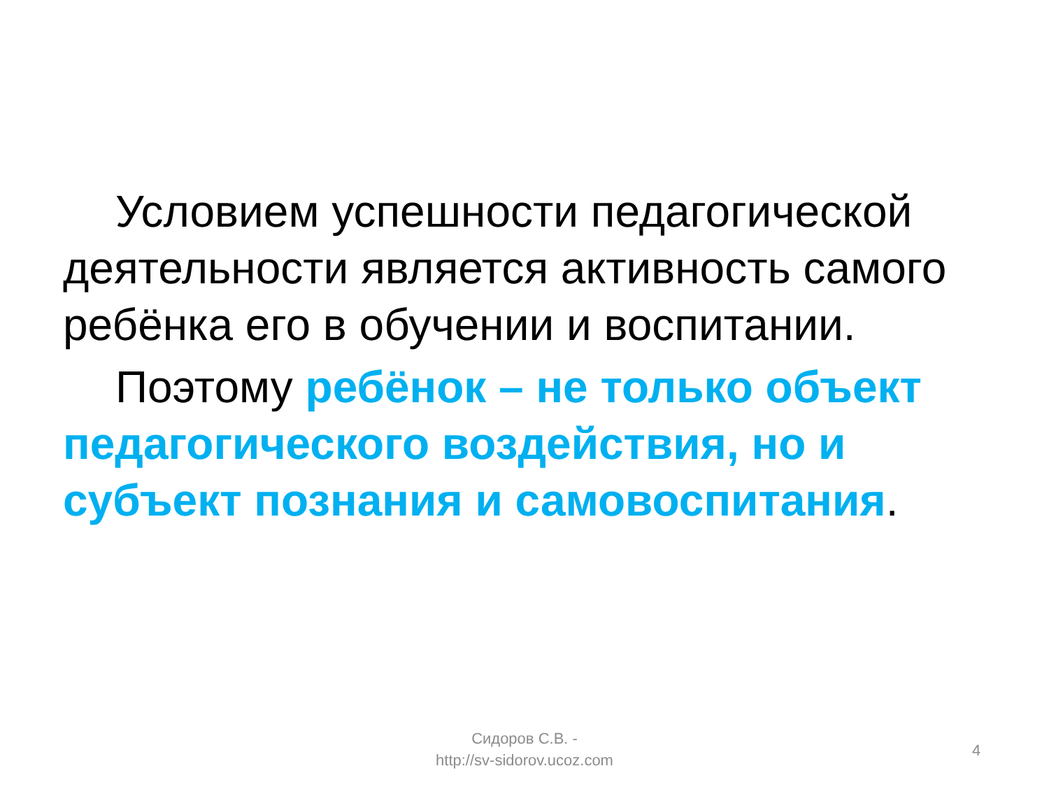Условием успешности педагогической деятельности является активность самого ребёнка его в обучении и воспитании.
Поэтому ребёнок – не только объект педагогического воздействия, но и субъект познания и самовоспитания.
Сидоров С.В. -
http://sv-sidorov.ucoz.com
4